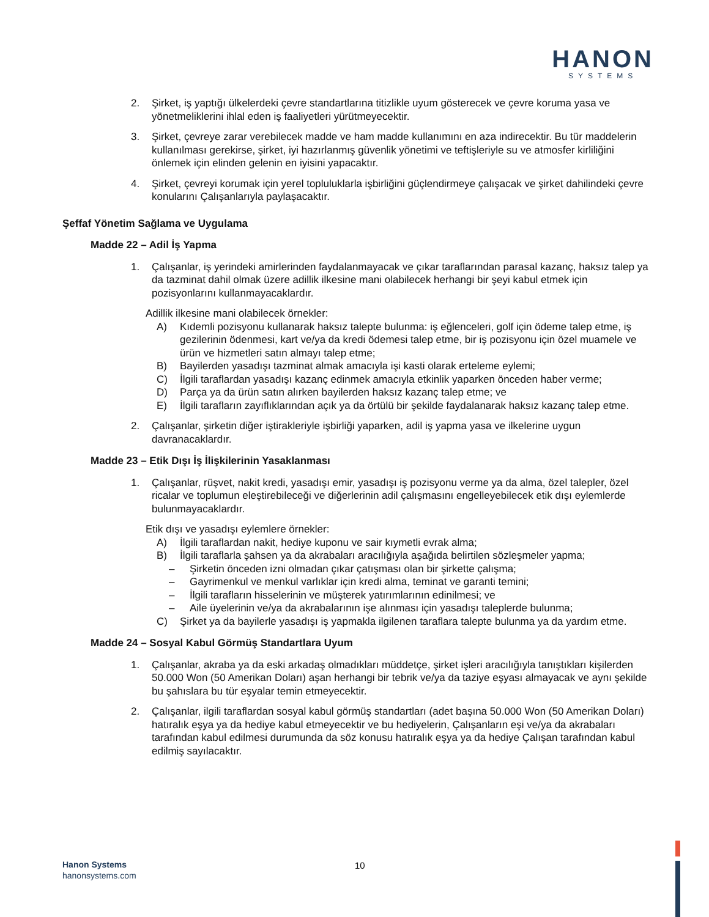HANON
SYSTEMS
2. Şirket, iş yaptığı ülkelerdeki çevre standartlarına titizlikle uyum gösterecek ve çevre koruma yasa ve yönetmeliklerini ihlal eden iş faaliyetleri yürütmeyecektir.
3. Şirket, çevreye zarar verebilecek madde ve ham madde kullanımını en aza indirecektir. Bu tür maddelerin kullanılması gerekirse, şirket, iyi hazırlanmış güvenlik yönetimi ve teftişleriyle su ve atmosfer kirliliğini önlemek için elinden gelenin en iyisini yapacaktır.
4. Şirket, çevreyi korumak için yerel topluluklarla işbirliğini güçlendirmeye çalışacak ve şirket dahilindeki çevre konularını Çalışanlarıyla paylaşacaktır.
Şeffaf Yönetim Sağlama ve Uygulama
Madde 22 – Adil İş Yapma
1. Çalışanlar, iş yerindeki amirlerinden faydalanmayacak ve çıkar taraflarından parasal kazanç, haksız talep ya da tazminat dahil olmak üzere adillik ilkesine mani olabilecek herhangi bir şeyi kabul etmek için pozisyonlarını kullanmayacaklardır.
Adillik ilkesine mani olabilecek örnekler:
A) Kıdemli pozisyonu kullanarak haksız talepte bulunma: iş eğlenceleri, golf için ödeme talep etme, iş gezilerinin ödenmesi, kart ve/ya da kredi ödemesi talep etme, bir iş pozisyonu için özel muamele ve ürün ve hizmetleri satın almayı talep etme;
B) Bayilerden yasadışı tazminat almak amacıyla işi kasti olarak erteleme eylemi;
C) İlgili taraflardan yasadışı kazanç edinmek amacıyla etkinlik yaparken önceden haber verme;
D) Parça ya da ürün satın alırken bayilerden haksız kazanç talep etme; ve
E) İlgili tarafların zayıflıklarından açık ya da örtülü bir şekilde faydalanarak haksız kazanç talep etme.
2. Çalışanlar, şirketin diğer iştirakleriyle işbirliği yaparken, adil iş yapma yasa ve ilkelerine uygun davranacaklardır.
Madde 23 – Etik Dışı İş İlişkilerinin Yasaklanması
1. Çalışanlar, rüşvet, nakit kredi, yasadışı emir, yasadışı iş pozisyonu verme ya da alma, özel talepler, özel ricalar ve toplumun eleştirebileceği ve diğerlerinin adil çalışmasını engelleyebilecek etik dışı eylemlerde bulunmayacaklardır.
Etik dışı ve yasadışı eylemlere örnekler:
A) İlgili taraflardan nakit, hediye kuponu ve sair kıymetli evrak alma;
B) İlgili taraflarla şahsen ya da akrabaları aracılığıyla aşağıda belirtilen sözleşmeler yapma;
– Şirketin önceden izni olmadan çıkar çatışması olan bir şirkette çalışma;
– Gayrimenkul ve menkul varlıklar için kredi alma, teminat ve garanti temini;
– İlgili tarafların hisselerinin ve müşterek yatırımlarının edinilmesi; ve
– Aile üyelerinin ve/ya da akrabalarının işe alınması için yasadışı taleplerde bulunma;
C) Şirket ya da bayilerle yasadışı iş yapmakla ilgilenen taraflara talepte bulunma ya da yardım etme.
Madde 24 – Sosyal Kabul Görmüş Standartlara Uyum
1. Çalışanlar, akraba ya da eski arkadaş olmadıkları müddetçe, şirket işleri aracılığıyla tanıştıkları kişilerden 50.000 Won (50 Amerikan Doları) aşan herhangi bir tebrik ve/ya da taziye eşyası almayacak ve aynı şekilde bu şahıslara bu tür eşyalar temin etmeyecektir.
2. Çalışanlar, ilgili taraflardan sosyal kabul görmüş standartları (adet başına 50.000 Won (50 Amerikan Doları) hatıralık eşya ya da hediye kabul etmeyecektir ve bu hediyelerin, Çalışanların eşi ve/ya da akrabaları tarafından kabul edilmesi durumunda da söz konusu hatıralık eşya ya da hediye Çalışan tarafından kabul edilmiş sayılacaktır.
Hanon Systems
hanonsystems.com
10